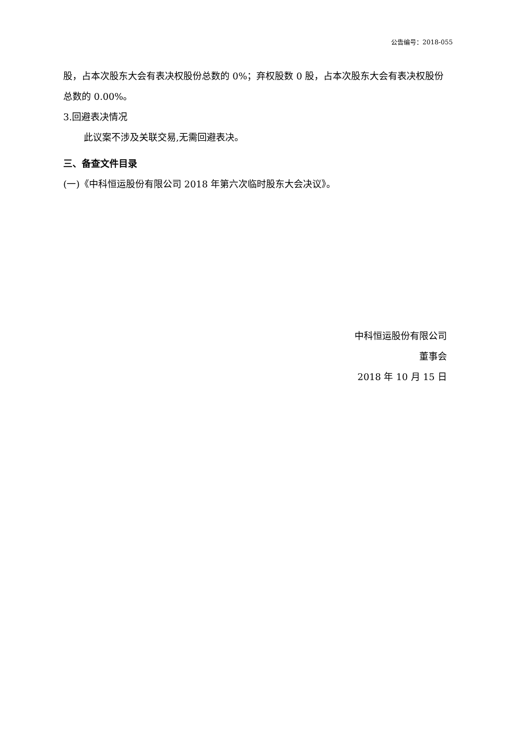公告编号：2018-055
股，占本次股东大会有表决权股份总数的 0%；弃权股数 0 股，占本次股东大会有表决权股份总数的 0.00%。
3.回避表决情况
此议案不涉及关联交易,无需回避表决。
三、备查文件目录
(一)《中科恒运股份有限公司 2018 年第六次临时股东大会决议》。
中科恒运股份有限公司
董事会
2018 年 10 月 15 日